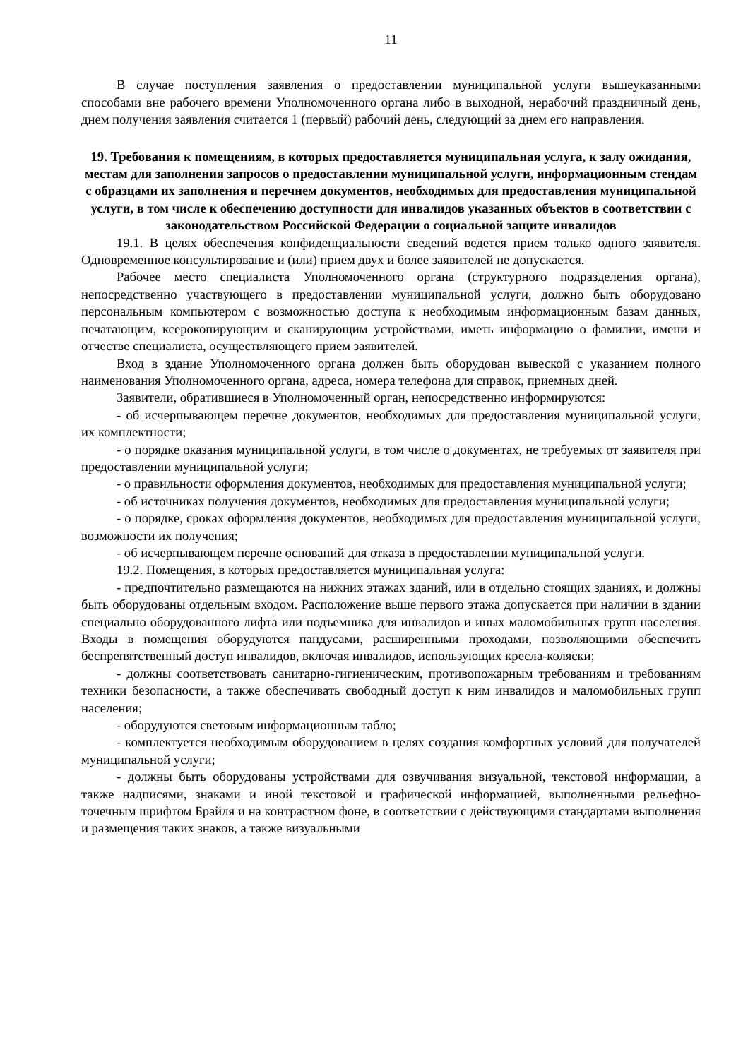11
В случае поступления заявления о предоставлении муниципальной услуги вышеуказанными способами вне рабочего времени Уполномоченного органа либо в выходной, нерабочий праздничный день, днем получения заявления считается 1 (первый) рабочий день, следующий за днем его направления.
19. Требования к помещениям, в которых предоставляется муниципальная услуга, к залу ожидания, местам для заполнения запросов о предоставлении муниципальной услуги, информационным стендам с образцами их заполнения и перечнем документов, необходимых для предоставления муниципальной услуги, в том числе к обеспечению доступности для инвалидов указанных объектов в соответствии с законодательством Российской Федерации о социальной защите инвалидов
19.1. В целях обеспечения конфиденциальности сведений ведется прием только одного заявителя. Одновременное консультирование и (или) прием двух и более заявителей не допускается.
Рабочее место специалиста Уполномоченного органа (структурного подразделения органа), непосредственно участвующего в предоставлении муниципальной услуги, должно быть оборудовано персональным компьютером с возможностью доступа к необходимым информационным базам данных, печатающим, ксерокопирующим и сканирующим устройствами, иметь информацию о фамилии, имени и отчестве специалиста, осуществляющего прием заявителей.
Вход в здание Уполномоченного органа должен быть оборудован вывеской с указанием полного наименования Уполномоченного органа, адреса, номера телефона для справок, приемных дней.
Заявители, обратившиеся в Уполномоченный орган, непосредственно информируются:
- об исчерпывающем перечне документов, необходимых для предоставления муниципальной услуги, их комплектности;
- о порядке оказания муниципальной услуги, в том числе о документах, не требуемых от заявителя при предоставлении муниципальной услуги;
- о правильности оформления документов, необходимых для предоставления муниципальной услуги;
- об источниках получения документов, необходимых для предоставления муниципальной услуги;
- о порядке, сроках оформления документов, необходимых для предоставления муниципальной услуги, возможности их получения;
- об исчерпывающем перечне оснований для отказа в предоставлении муниципальной услуги.
19.2. Помещения, в которых предоставляется муниципальная услуга:
- предпочтительно размещаются на нижних этажах зданий, или в отдельно стоящих зданиях, и должны быть оборудованы отдельным входом. Расположение выше первого этажа допускается при наличии в здании специально оборудованного лифта или подъемника для инвалидов и иных маломобильных групп населения. Входы в помещения оборудуются пандусами, расширенными проходами, позволяющими обеспечить беспрепятственный доступ инвалидов, включая инвалидов, использующих кресла-коляски;
- должны соответствовать санитарно-гигиеническим, противопожарным требованиям и требованиям техники безопасности, а также обеспечивать свободный доступ к ним инвалидов и маломобильных групп населения;
- оборудуются световым информационным табло;
- комплектуется необходимым оборудованием в целях создания комфортных условий для получателей муниципальной услуги;
- должны быть оборудованы устройствами для озвучивания визуальной, текстовой информации, а также надписями, знаками и иной текстовой и графической информацией, выполненными рельефно-точечным шрифтом Брайля и на контрастном фоне, в соответствии с действующими стандартами выполнения и размещения таких знаков, а также визуальными